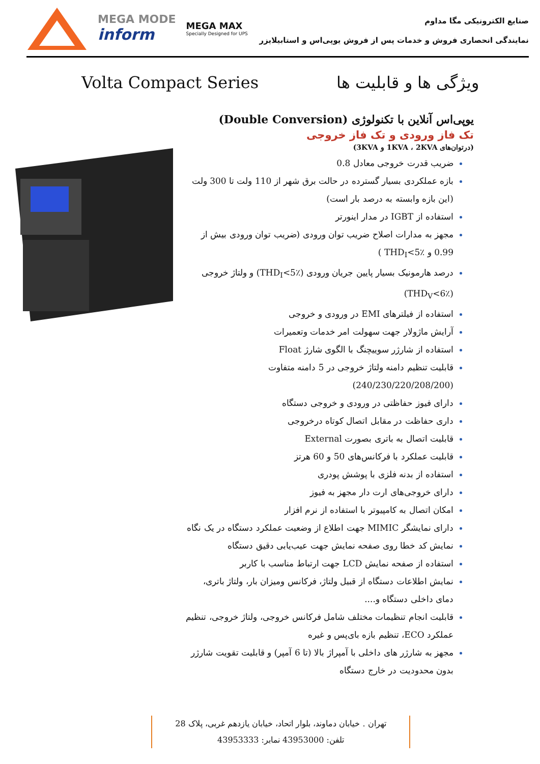MEGA MODE
inform
MEGA MAX
Specially Designed for UPS
صنایع الکترونیکی مگا مداوم
نمایندگی انحصاری فروش و خدمات پس از فروش یوپی‌اس و استابیلایزر
Volta Compact Series ویژگی ها و قابلیت ها
یوپی‌اس آنلاین با تکنولوژی (Double Conversion)
تک فاز ورودی و تک فاز خروجی
(درتوان‌های 1KVA ، 2KVA و 3KVA)
ضریب قدرت خروجی معادل 0.8
بازه عملکردی بسیار گسترده در حالت برق شهر از 110 ولت تا 300 ولت (این بازه وابسته به درصد بار است)
استفاده از IGBT در مدار اینورتر
مجهز به مدارات اصلاح ضریب توان ورودی (ضریب توان ورودی بیش از 0.99 و THD<sub>I</sub><5٪ )
درصد هارمونیک بسیار پایین جریان ورودی (THD<sub>I</sub><5٪) و ولتاژ خروجی (THD<sub>V</sub><6٪)
استفاده از فیلترهای EMI در ورودی و خروجی
آرایش ماژولار جهت سهولت امر خدمات وتعمیرات
استفاده از شارژر سوییچنگ با الگوی شارژ Float
قابلیت تنظیم دامنه ولتاژ خروجی در 5 دامنه متفاوت (240/230/220/208/200)
دارای فیوز حفاظتی در ورودی و خروجی دستگاه
داری حفاظت در مقابل اتصال کوتاه درخروجی
قابلیت اتصال به باتری بصورت External
قابلیت عملکرد با فرکانس‌های 50 و 60 هرتز
استفاده از بدنه فلزی با پوشش پودری
دارای خروجی‌های ارت دار مجهز به فیوز
امکان اتصال به کامپیوتر با استفاده از نرم افزار
دارای نمایشگر MIMIC جهت اطلاع از وضعیت عملکرد دستگاه در یک نگاه
نمایش کد خطا روی صفحه نمایش جهت عیب‌یابی دقیق دستگاه
استفاده از صفحه نمایش LCD جهت ارتباط مناسب با کاربر
نمایش اطلاعات دستگاه از قبیل ولتاژ، فرکانس ومیزان بار، ولتاژ باتری، دمای داخلی دستگاه و....
قابلیت انجام تنظیمات مختلف شامل فرکانس خروجی، ولتاژ خروجی، تنظیم عملکرد ECO، تنظیم بازه بای‌پس و غیره
مجهز به شارژر های داخلی با آمپراژ بالا (تا 6 آمپر) و قابلیت تقویت شارژر بدون محدودیت در خارج دستگاه
تهران . خیابان دماوند، بلوار اتحاد، خیابان یازدهم غربی، پلاک 28
تلفن: 43953000 نمابر: 43953333